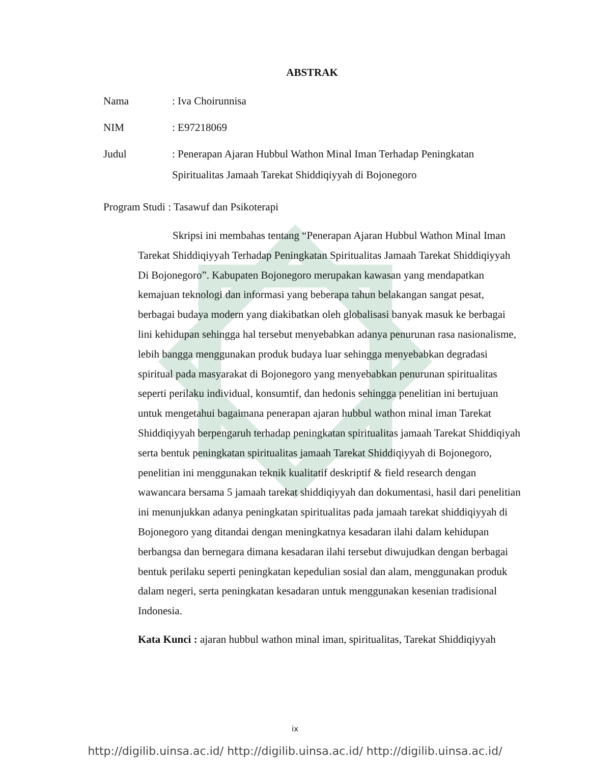ABSTRAK
Nama: Iva Choirunnisa
NIM: E97218069
Judul: Penerapan Ajaran Hubbul Wathon Minal Iman Terhadap Peningkatan
Spiritualitas Jamaah Tarekat Shiddiqiyyah di Bojonegoro
Program Studi : Tasawuf dan Psikoterapi
Skripsi ini membahas tentang “Penerapan Ajaran Hubbul Wathon Minal Iman Tarekat Shiddiqiyyah Terhadap Peningkatan Spiritualitas Jamaah Tarekat Shiddiqiyyah Di Bojonegoro”. Kabupaten Bojonegoro merupakan kawasan yang mendapatkan kemajuan teknologi dan informasi yang beberapa tahun belakangan sangat pesat, berbagai budaya modern yang diakibatkan oleh globalisasi banyak masuk ke berbagai lini kehidupan sehingga hal tersebut menyebabkan adanya penurunan rasa nasionalisme, lebih bangga menggunakan produk budaya luar sehingga menyebabkan degradasi spiritual pada masyarakat di Bojonegoro yang menyebabkan penurunan spiritualitas seperti perilaku individual, konsumtif, dan hedonis sehingga penelitian ini bertujuan untuk mengetahui bagaimana penerapan ajaran hubbul wathon minal iman Tarekat Shiddiqiyyah berpengaruh terhadap peningkatan spiritualitas jamaah Tarekat Shiddiqiyah serta bentuk peningkatan spiritualitas jamaah Tarekat Shiddiqiyyah di Bojonegoro, penelitian ini menggunakan teknik kualitatif deskriptif & field research dengan wawancara bersama 5 jamaah tarekat shiddiqiyyah dan dokumentasi, hasil dari penelitian ini menunjukkan adanya peningkatan spiritualitas pada jamaah tarekat shiddiqiyyah di Bojonegoro yang ditandai dengan meningkatnya kesadaran ilahi dalam kehidupan berbangsa dan bernegara dimana kesadaran ilahi tersebut diwujudkan dengan berbagai bentuk perilaku seperti peningkatan kepedulian sosial dan alam, menggunakan produk dalam negeri, serta peningkatan kesadaran untuk menggunakan kesenian tradisional Indonesia.
Kata Kunci : ajaran hubbul wathon minal iman, spiritualitas, Tarekat Shiddiqiyyah
ix
http://digilib.uinsa.ac.id/ http://digilib.uinsa.ac.id/ http://digilib.uinsa.ac.id/